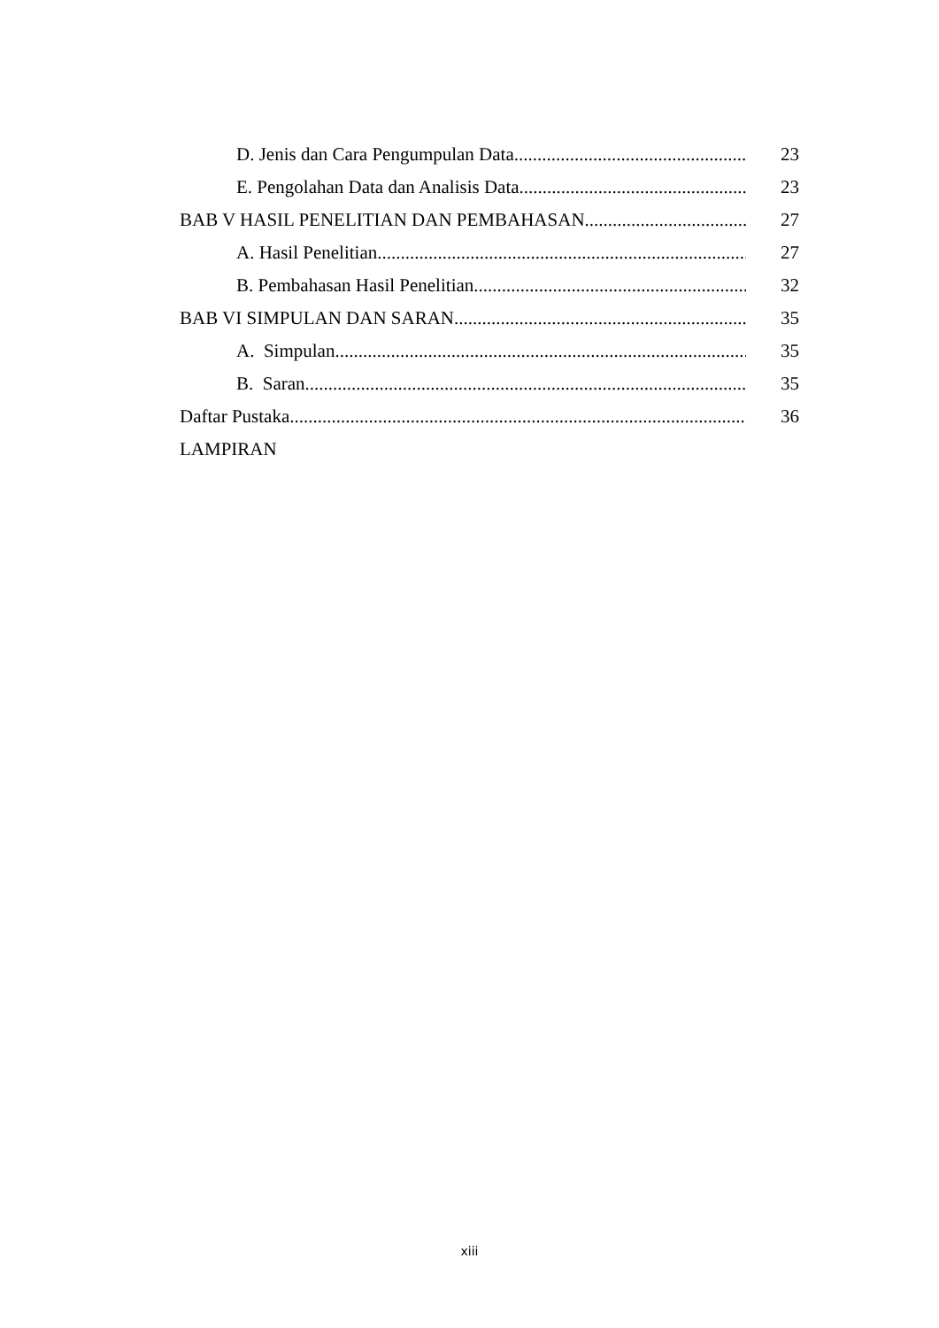D. Jenis dan Cara Pengumpulan Data
23
E. Pengolahan Data dan Analisis Data
23
BAB V HASIL PENELITIAN DAN PEMBAHASAN
27
A. Hasil Penelitian
27
B. Pembahasan Hasil Penelitian
32
BAB VI SIMPULAN DAN SARAN
35
A. Simpulan
35
B. Saran
35
Daftar Pustaka
36
LAMPIRAN
xiii